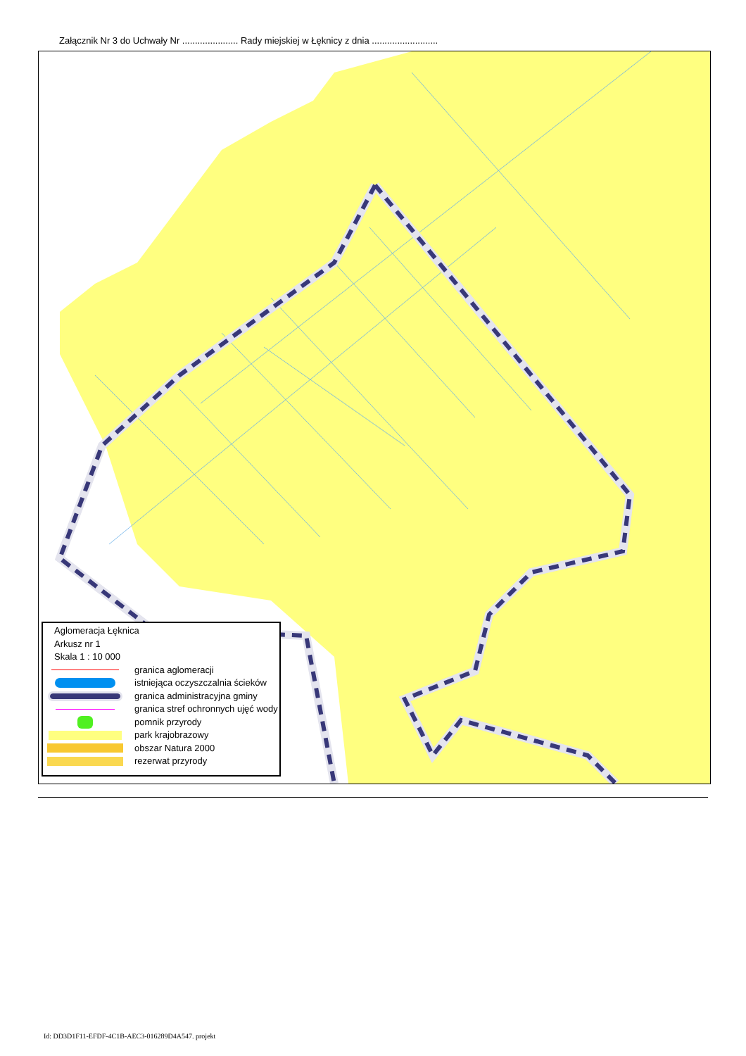Załącznik Nr 3 do Uchwały Nr ...................... Rady miejskiej w Łęknicy z dnia ..........................
Aglomeracja Łęknica
Arkusz nr 1
Skala 1 : 10 000
granica aglomeracji
istniejąca oczyszczalnia ścieków
granica administracyjna gminy
granica stref ochronnych ujęć wody
pomnik przyrody
park krajobrazowy
obszar Natura 2000
rezerwat przyrody
Id: DD3D1F11-EFDF-4C1B-AEC3-016289D4A547. projekt